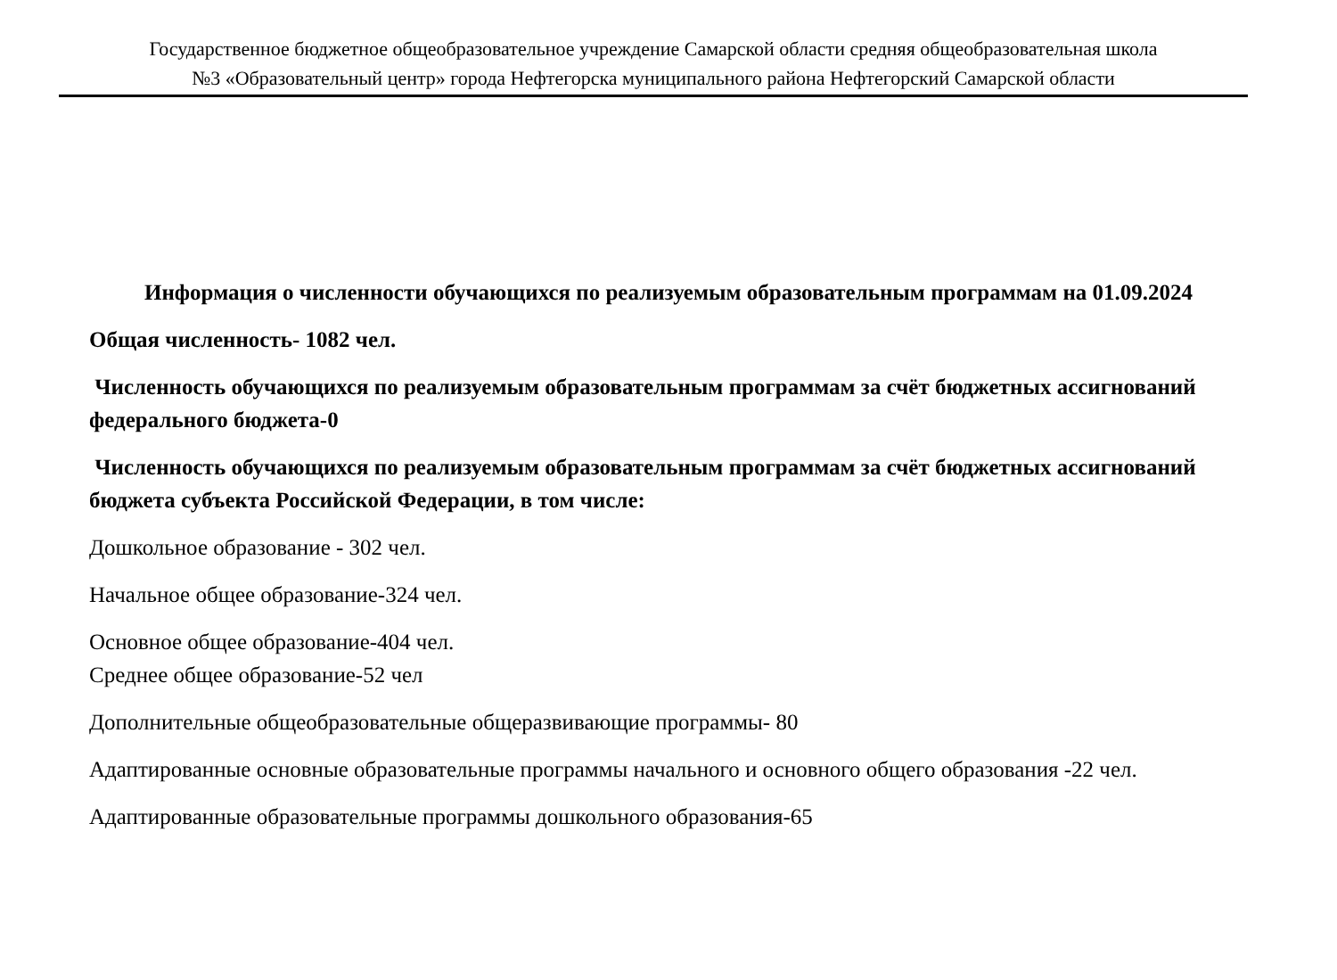Государственное бюджетное общеобразовательное учреждение Самарской области средняя общеобразовательная школа
№3 «Образовательный центр» города Нефтегорска муниципального района Нефтегорский Самарской области
Информация о численности обучающихся по реализуемым образовательным программам на 01.09.2024
Общая численность- 1082 чел.
Численность обучающихся по реализуемым образовательным программам за счёт бюджетных ассигнований федерального бюджета-0
Численность обучающихся по реализуемым образовательным программам за счёт бюджетных ассигнований бюджета субъекта Российской Федерации, в том числе:
Дошкольное образование - 302 чел.
Начальное общее образование-324 чел.
Основное общее образование-404 чел.
Среднее общее образование-52 чел
Дополнительные общеобразовательные общеразвивающие программы- 80
Адаптированные основные образовательные программы начального и основного общего образования -22 чел.
Адаптированные образовательные программы дошкольного образования-65